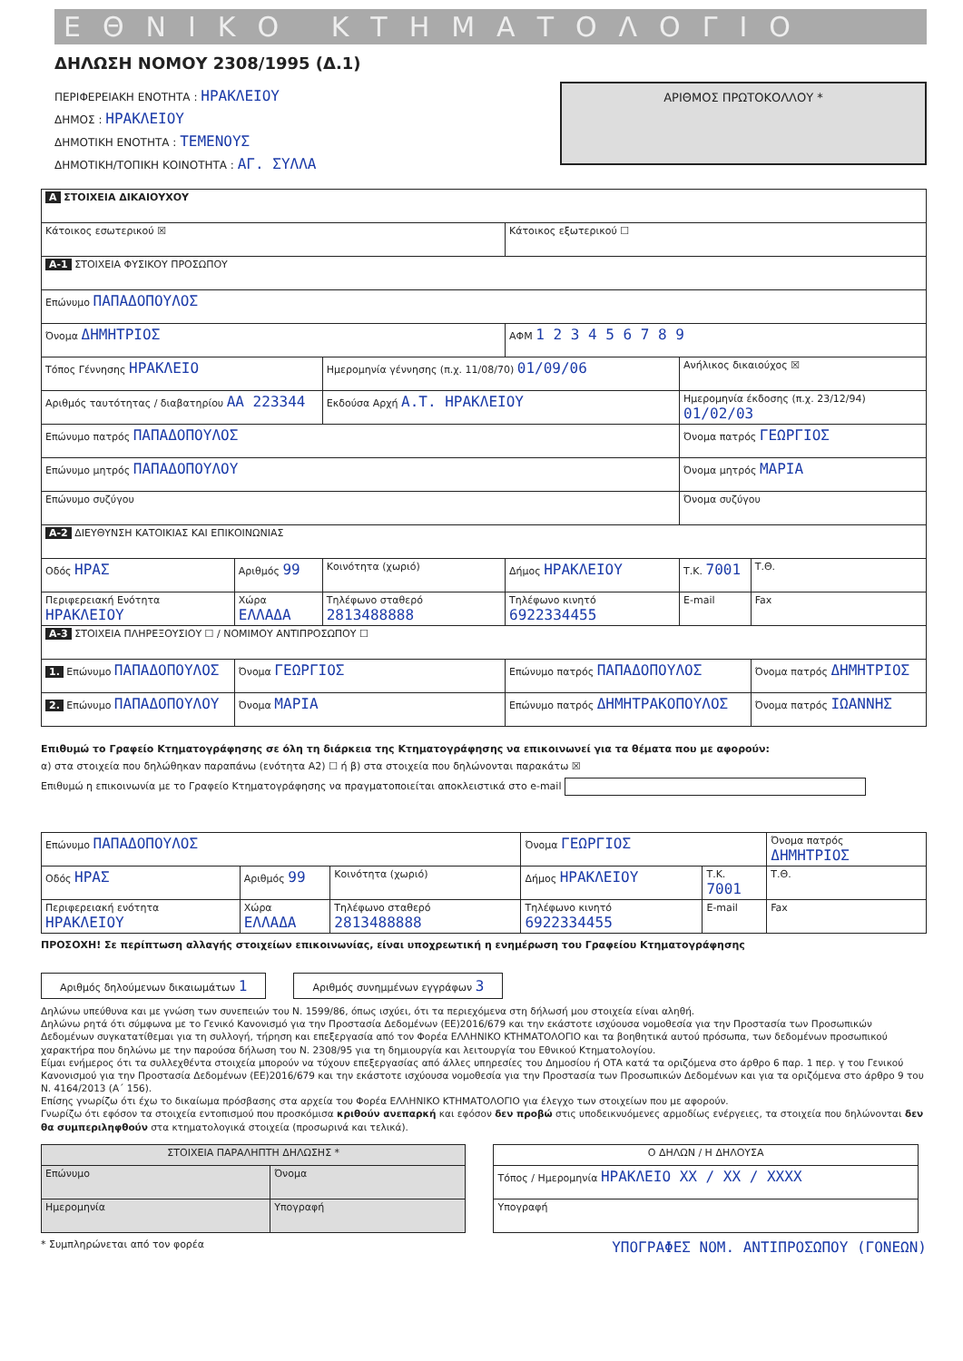ΕΘΝΙΚΟ ΚΤΗΜΑΤΟΛΟΓΙΟ
ΔΗΛΩΣΗ ΝΟΜΟΥ 2308/1995 (Δ.1)
ΠΕΡΙΦΕΡΕΙΑΚΗ ΕΝΟΤΗΤΑ : ΗΡΑΚΛΕΙΟΥ
ΔΗΜΟΣ : ΗΡΑΚΛΕΙΟΥ
ΔΗΜΟΤΙΚΗ ΕΝΟΤΗΤΑ : ΤΕΜΕΝΟΥΣ
ΔΗΜΟΤΙΚΗ/ΤΟΠΙΚΗ ΚΟΙΝΟΤΗΤΑ : ΑΓ. ΣΥΛΛΑ
ΑΡΙΘΜΟΣ ΠΡΩΤΟΚΟΛΛΟΥ *
| Α ΣΤΟΙΧΕΙΑ ΔΙΚΑΙΟΥΧΟΥ | | | | | |
| Κάτοικος εσωτερικού ☒ | | | Κάτοικος εξωτερικού ☐ | | |
| Α-1 ΣΤΟΙΧΕΙΑ ΦΥΣΙΚΟΥ ΠΡΟΣΩΠΟΥ | | | | | |
| Επώνυμο ΠΑΠΑΔΟΠΟΥΛΟΣ | | | | | |
| Όνομα ΔΗΜΗΤΡΙΟΣ | | | ΑΦΜ 1 2 3 4 5 6 7 8 9 | | |
| Τόπος Γέννησης ΗΡΑΚΛΕΙΟ | | Ημερομηνία γέννησης (π.χ. 11/08/70) 01/09/06 | | Ανήλικος δικαιούχος ☒ | |
| Αριθμός ταυτότητας / διαβατηρίου ΑΑ 223344 | | Εκδούσα Αρχή Α.Τ. ΗΡΑΚΛΕΙΟΥ | | Ημερομηνία έκδοσης (π.χ. 23/12/94) 01/02/03 | |
| Επώνυμο πατρός ΠΑΠΑΔΟΠΟΥΛΟΣ | | | | Όνομα πατρός ΓΕΩΡΓΙΟΣ | |
| Επώνυμο μητρός ΠΑΠΑΔΟΠΟΥΛΟΥ | | | | Όνομα μητρός ΜΑΡΙΑ | |
| Επώνυμο συζύγου | | | | Όνομα συζύγου | |
| Α-2 ΔΙΕΥΘΥΝΣΗ ΚΑΤΟΙΚΙΑΣ ΚΑΙ ΕΠΙΚΟΙΝΩΝΙΑΣ | | | | | |
| Οδός ΗΡΑΣ | Αριθμός 99 | Κοινότητα (χωριό) | Δήμος ΗΡΑΚΛΕΙΟΥ | Τ.Κ. 7001 | Τ.Θ. |
| Περιφερειακή Ενότητα ΗΡΑΚΛΕΙΟΥ | Χώρα ΕΛΛΑΔΑ | Τηλέφωνο σταθερό 2813488888 | Τηλέφωνο κινητό 6922334455 | E-mail | Fax |
| Α-3 ΣΤΟΙΧΕΙΑ ΠΛΗΡΕΞΟΥΣΙΟΥ ☐ / ΝΟΜΙΜΟΥ ΑΝΤΙΠΡΟΣΩΠΟΥ ☐ | | | | | |
| 1. Επώνυμο ΠΑΠΑΔΟΠΟΥΛΟΣ | Όνομα ΓΕΩΡΓΙΟΣ | | Επώνυμο πατρός ΠΑΠΑΔΟΠΟΥΛΟΣ | | Όνομα πατρός ΔΗΜΗΤΡΙΟΣ |
| 2. Επώνυμο ΠΑΠΑΔΟΠΟΥΛΟΥ | Όνομα ΜΑΡΙΑ | | Επώνυμο πατρός ΔΗΜΗΤΡΑΚΟΠΟΥΛΟΣ | | Όνομα πατρός ΙΩΑΝΝΗΣ |
Επιθυμώ το Γραφείο Κτηματογράφησης σε όλη τη διάρκεια της Κτηματογράφησης να επικοινωνεί για τα θέματα που με αφορούν:
α) στα στοιχεία που δηλώθηκαν παραπάνω (ενότητα Α2) ☐ ή β) στα στοιχεία που δηλώνονται παρακάτω ☒
Επιθυμώ η επικοινωνία με το Γραφείο Κτηματογράφησης να πραγματοποιείται αποκλειστικά στο e-mail
| Επώνυμο ΠΑΠΑΔΟΠΟΥΛΟΣ | | | Όνομα ΓΕΩΡΓΙΟΣ | | Όνομα πατρός ΔΗΜΗΤΡΙΟΣ |
| Οδός ΗΡΑΣ | Αριθμός 99 | Κοινότητα (χωριό) | Δήμος ΗΡΑΚΛΕΙΟΥ | Τ.Κ. 7001 | Τ.Θ. |
| Περιφερειακή ενότητα ΗΡΑΚΛΕΙΟΥ | Χώρα ΕΛΛΑΔΑ | Τηλέφωνο σταθερό 2813488888 | Τηλέφωνο κινητό 6922334455 | E-mail | Fax |
ΠΡΟΣΟΧΗ! Σε περίπτωση αλλαγής στοιχείων επικοινωνίας, είναι υποχρεωτική η ενημέρωση του Γραφείου Κτηματογράφησης
Αριθμός δηλούμενων δικαιωμάτων 1 Αριθμός συνημμένων εγγράφων 3
Δηλώνω υπεύθυνα και με γνώση των συνεπειών του Ν. 1599/86, όπως ισχύει, ότι τα περιεχόμενα στη δήλωσή μου στοιχεία είναι αληθή.
Δηλώνω ρητά ότι σύμφωνα με το Γενικό Κανονισμό για την Προστασία Δεδομένων (ΕΕ)2016/679 και την εκάστοτε ισχύουσα νομοθεσία για την Προστασία των Προσωπικών Δεδομένων συγκατατίθεμαι για τη συλλογή, τήρηση και επεξεργασία από τον Φορέα ΕΛΛΗΝΙΚΟ ΚΤΗΜΑΤΟΛΟΓΙΟ και τα βοηθητικά αυτού πρόσωπα, των δεδομένων προσωπικού χαρακτήρα που δηλώνω με την παρούσα δήλωση του Ν. 2308/95 για τη δημιουργία και λειτουργία του Εθνικού Κτηματολογίου.
Είμαι ενήμερος ότι τα συλλεχθέντα στοιχεία μπορούν να τύχουν επεξεργασίας από άλλες υπηρεσίες του Δημοσίου ή ΟΤΑ κατά τα οριζόμενα στο άρθρο 6 παρ. 1 περ. γ του Γενικού Κανονισμού για την Προστασία Δεδομένων (ΕΕ)2016/679 και την εκάστοτε ισχύουσα νομοθεσία για την Προστασία των Προσωπικών Δεδομένων και για τα οριζόμενα στο άρθρο 9 του Ν. 4164/2013 (Α΄ 156).
Επίσης γνωρίζω ότι έχω το δικαίωμα πρόσβασης στα αρχεία του Φορέα ΕΛΛΗΝΙΚΟ ΚΤΗΜΑΤΟΛΟΓΙΟ για έλεγχο των στοιχείων που με αφορούν.
Γνωρίζω ότι εφόσον τα στοιχεία εντοπισμού που προσκόμισα κριθούν ανεπαρκή και εφόσον δεν προβώ στις υποδεικνυόμενες αρμοδίως ενέργειες, τα στοιχεία που δηλώνονται δεν θα συμπεριληφθούν στα κτηματολογικά στοιχεία (προσωρινά και τελικά).
| ΣΤΟΙΧΕΙΑ ΠΑΡΑΛΗΠΤΗ ΔΗΛΩΣΗΣ * | |
| Επώνυμο | Όνομα |
| Ημερομηνία | Υπογραφή |
| Ο ΔΗΛΩΝ / Η ΔΗΛΟΥΣΑ |
| Τόπος / Ημερομηνία ΗΡΑΚΛΕΙΟ XX / XX / XXXX |
| Υπογραφή |
* Συμπληρώνεται από τον φορέα ΥΠΟΓΡΑΦΕΣ ΝΟΜ. ΑΝΤΙΠΡΟΣΩΠΟΥ (ΓΟΝΕΩΝ)